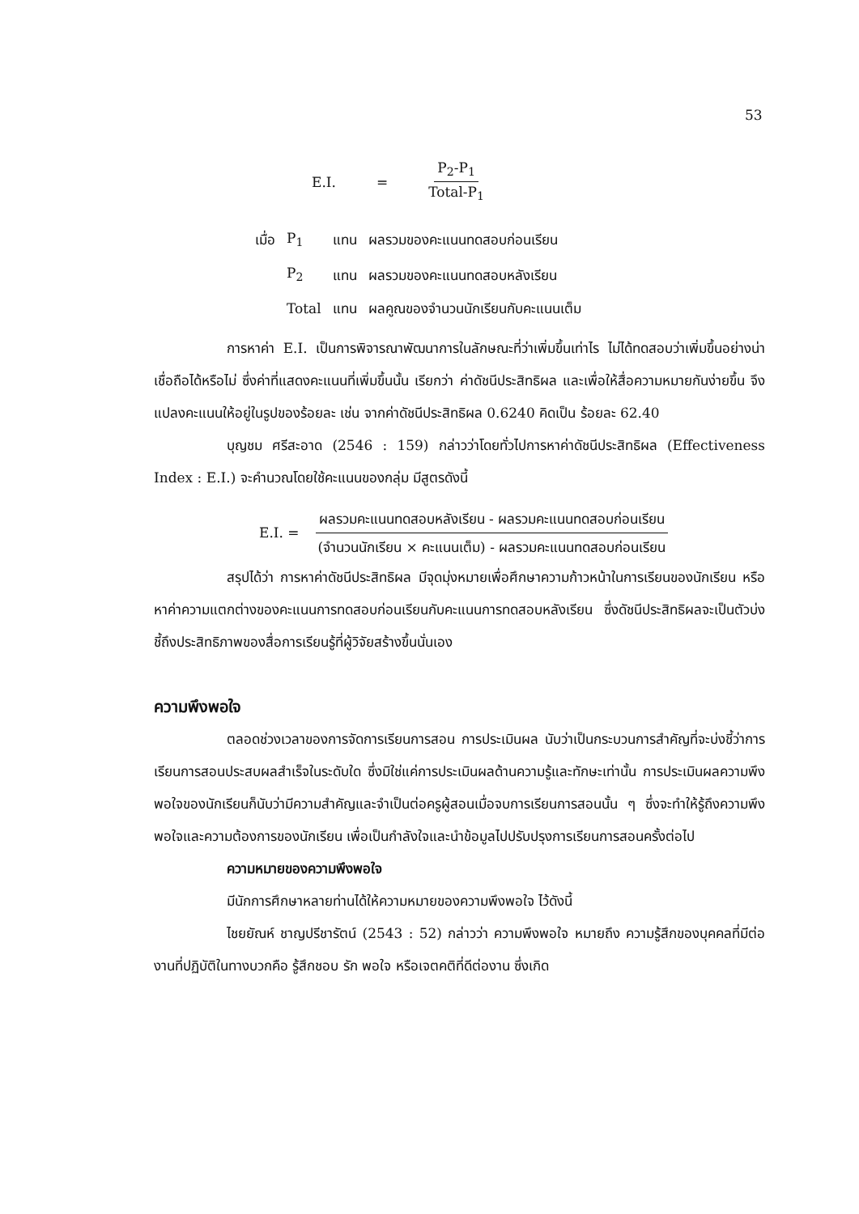53
E.I. = P<sub>2</sub>-P<sub>1</sub> Total-P<sub>1</sub>
| เมื่อ | P<sub>1</sub> | แทน | ผลรวมของคะแนนทดสอบก่อนเรียน |
| | P<sub>2</sub> | แทน | ผลรวมของคะแนนทดสอบหลังเรียน |
| | Total | แทน | ผลคูณของจำนวนนักเรียนกับคะแนนเต็ม |
การหาค่า E.I. เป็นการพิจารณาพัฒนาการในลักษณะที่ว่าเพิ่มขึ้นเท่าไร ไม่ได้ทดสอบว่าเพิ่มขึ้นอย่างน่าเชื่อถือได้หรือไม่ ซึ่งค่าที่แสดงคะแนนที่เพิ่มขึ้นนั้น เรียกว่า ค่าดัชนีประสิทธิผล และเพื่อให้สื่อความหมายกันง่ายขึ้น จึงแปลงคะแนนให้อยู่ในรูปของร้อยละ เช่น จากค่าดัชนีประสิทธิผล 0.6240 คิดเป็น ร้อยละ 62.40
บุญชม ศรีสะอาด (2546 : 159) กล่าวว่าโดยทั่วไปการหาค่าดัชนีประสิทธิผล (Effectiveness Index : E.I.) จะคำนวณโดยใช้คะแนนของกลุ่ม มีสูตรดังนี้
E.I. = ผลรวมคะแนนทดสอบหลังเรียน - ผลรวมคะแนนทดสอบก่อนเรียน (จำนวนนักเรียน × คะแนนเต็ม) - ผลรวมคะแนนทดสอบก่อนเรียน
สรุปได้ว่า การหาค่าดัชนีประสิทธิผล มีจุดมุ่งหมายเพื่อศึกษาความก้าวหน้าในการเรียนของนักเรียน หรือหาค่าความแตกต่างของคะแนนการทดสอบก่อนเรียนกับคะแนนการทดสอบหลังเรียน ซึ่งดัชนีประสิทธิผลจะเป็นตัวบ่งชี้ถึงประสิทธิภาพของสื่อการเรียนรู้ที่ผู้วิจัยสร้างขึ้นนั่นเอง
ความพึงพอใจ
ตลอดช่วงเวลาของการจัดการเรียนการสอน การประเมินผล นับว่าเป็นกระบวนการสำคัญที่จะบ่งชี้ว่าการเรียนการสอนประสบผลสำเร็จในระดับใด ซึ่งมิใช่แค่การประเมินผลด้านความรู้และทักษะเท่านั้น การประเมินผลความพึงพอใจของนักเรียนก็นับว่ามีความสำคัญและจำเป็นต่อครูผู้สอนเมื่อจบการเรียนการสอนนั้น ๆ ซึ่งจะทำให้รู้ถึงความพึงพอใจและความต้องการของนักเรียน เพื่อเป็นกำลังใจและนำข้อมูลไปปรับปรุงการเรียนการสอนครั้งต่อไป
ความหมายของความพึงพอใจ
มีนักการศึกษาหลายท่านได้ให้ความหมายของความพึงพอใจ ไว้ดังนี้
ไชยยัณห์ ชาญปรีชารัตน์ (2543 : 52) กล่าวว่า ความพึงพอใจ หมายถึง ความรู้สึกของบุคคลที่มีต่องานที่ปฏิบัติในทางบวกคือ รู้สึกชอบ รัก พอใจ หรือเจตคติที่ดีต่องาน ซึ่งเกิด